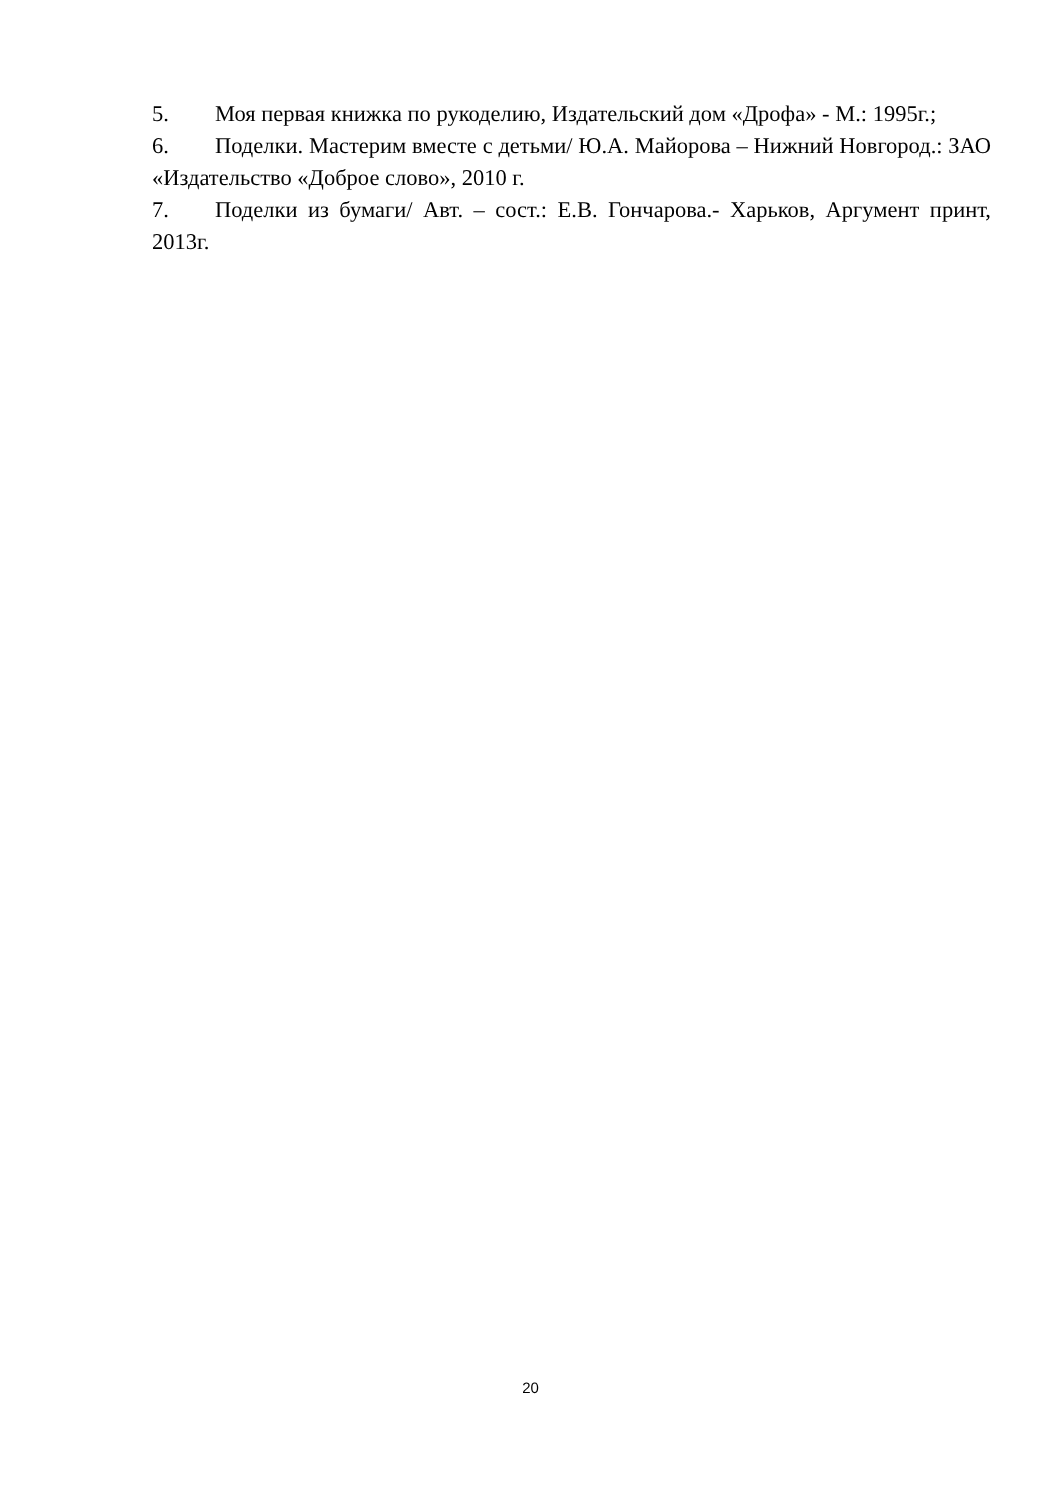5. Моя первая книжка по рукоделию, Издательский дом «Дрофа» - М.: 1995г.;
6. Поделки. Мастерим вместе с детьми/ Ю.А. Майорова – Нижний Новгород.: ЗАО «Издательство «Доброе слово», 2010 г.
7. Поделки из бумаги/ Авт. – сост.: Е.В. Гончарова.- Харьков, Аргумент принт, 2013г.
20